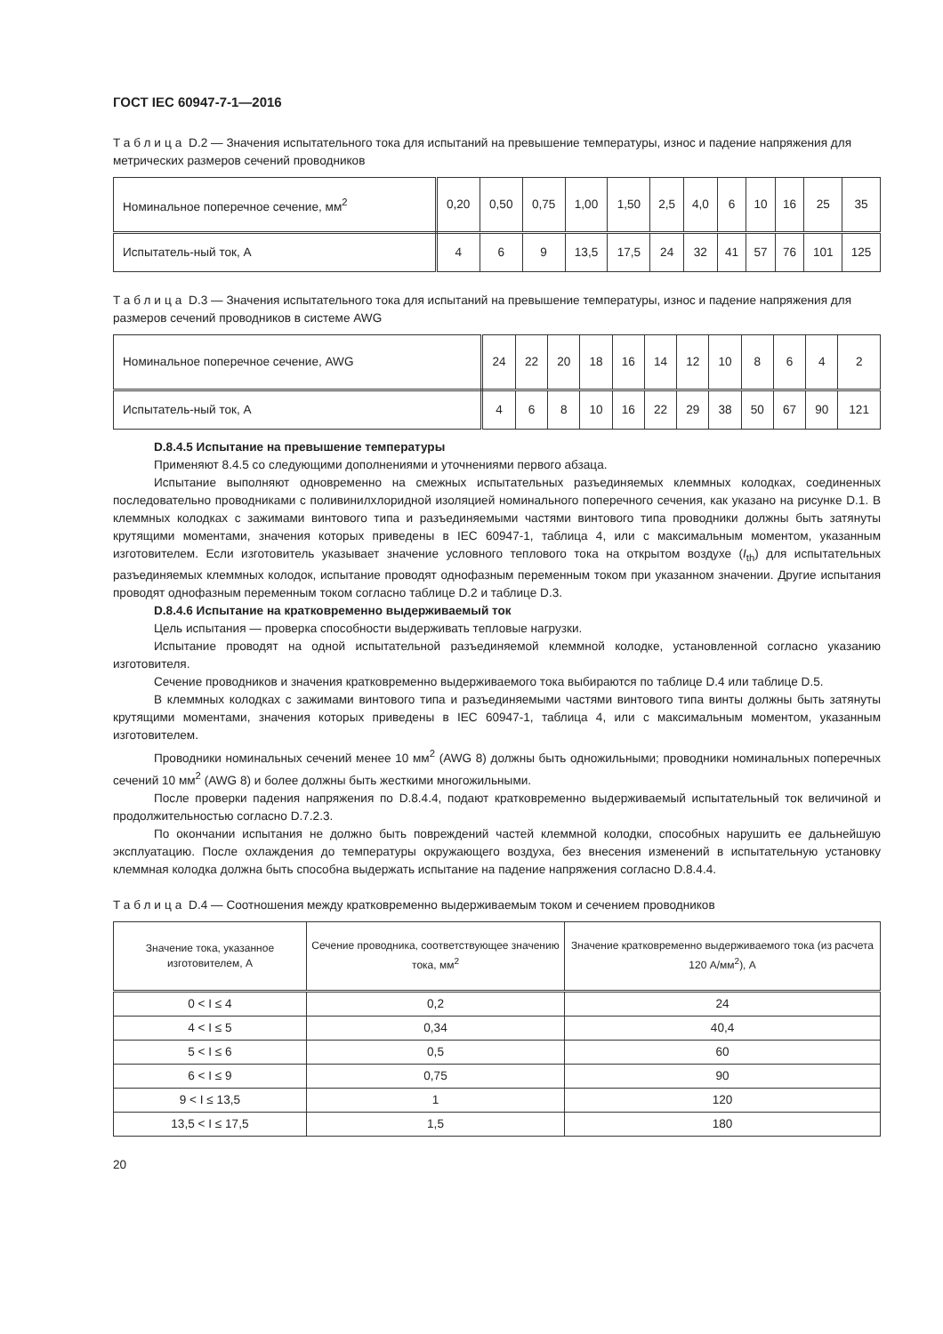ГОСТ IEC 60947-7-1—2016
Таблица D.2 — Значения испытательного тока для испытаний на превышение температуры, износ и падение напряжения для метрических размеров сечений проводников
| Номинальное поперечное сечение, мм<sup>2</sup> | 0,20 | 0,50 | 0,75 | 1,00 | 1,50 | 2,5 | 4,0 | 6 | 10 | 16 | 25 | 35 |
| Испытатель-ный ток, А | 4 | 6 | 9 | 13,5 | 17,5 | 24 | 32 | 41 | 57 | 76 | 101 | 125 |
Таблица D.3 — Значения испытательного тока для испытаний на превышение температуры, износ и падение напряжения для размеров сечений проводников в системе AWG
| Номинальное поперечное сечение, AWG | 24 | 22 | 20 | 18 | 16 | 14 | 12 | 10 | 8 | 6 | 4 | 2 |
| Испытатель-ный ток, А | 4 | 6 | 8 | 10 | 16 | 22 | 29 | 38 | 50 | 67 | 90 | 121 |
D.8.4.5 Испытание на превышение температуры
Применяют 8.4.5 со следующими дополнениями и уточнениями первого абзаца.
Испытание выполняют одновременно на смежных испытательных разъединяемых клеммных колодках, соединенных последовательно проводниками с поливинилхлоридной изоляцией номинального поперечного сечения, как указано на рисунке D.1. В клеммных колодках с зажимами винтового типа и разъединяемыми частями винтового типа проводники должны быть затянуты крутящими моментами, значения которых приведены в IEC 60947-1, таблица 4, или с максимальным моментом, указанным изготовителем. Если изготовитель указывает значение условного теплового тока на открытом воздухе (I<sub>th</sub>) для испытательных разъединяемых клеммных колодок, испытание проводят однофазным переменным током при указанном значении. Другие испытания проводят однофазным переменным током согласно таблице D.2 и таблице D.3.
D.8.4.6 Испытание на кратковременно выдерживаемый ток
Цель испытания — проверка способности выдерживать тепловые нагрузки.
Испытание проводят на одной испытательной разъединяемой клеммной колодке, установленной согласно указанию изготовителя.
Сечение проводников и значения кратковременно выдерживаемого тока выбираются по таблице D.4 или таблице D.5.
В клеммных колодках с зажимами винтового типа и разъединяемыми частями винтового типа винты должны быть затянуты крутящими моментами, значения которых приведены в IEC 60947-1, таблица 4, или с максимальным моментом, указанным изготовителем.
Проводники номинальных сечений менее 10 мм<sup>2</sup> (AWG 8) должны быть одножильными; проводники номинальных поперечных сечений 10 мм<sup>2</sup> (AWG 8) и более должны быть жесткими многожильными.
После проверки падения напряжения по D.8.4.4, подают кратковременно выдерживаемый испытательный ток величиной и продолжительностью согласно D.7.2.3.
По окончании испытания не должно быть повреждений частей клеммной колодки, способных нарушить ее дальнейшую эксплуатацию. После охлаждения до температуры окружающего воздуха, без внесения изменений в испытательную установку клеммная колодка должна быть способна выдержать испытание на падение напряжения согласно D.8.4.4.
Таблица D.4 — Соотношения между кратковременно выдерживаемым током и сечением проводников
| Значение тока, указанное изготовителем, А | Сечение проводника, соответствующее значению тока, мм<sup>2</sup> | Значение кратковременно выдерживаемого тока (из расчета 120 А/мм<sup>2</sup>), А |
| --- | --- | --- |
| 0 < I ≤ 4 | 0,2 | 24 |
| 4 < I ≤ 5 | 0,34 | 40,4 |
| 5 < I ≤ 6 | 0,5 | 60 |
| 6 < I ≤ 9 | 0,75 | 90 |
| 9 < I ≤ 13,5 | 1 | 120 |
| 13,5 < I ≤ 17,5 | 1,5 | 180 |
20